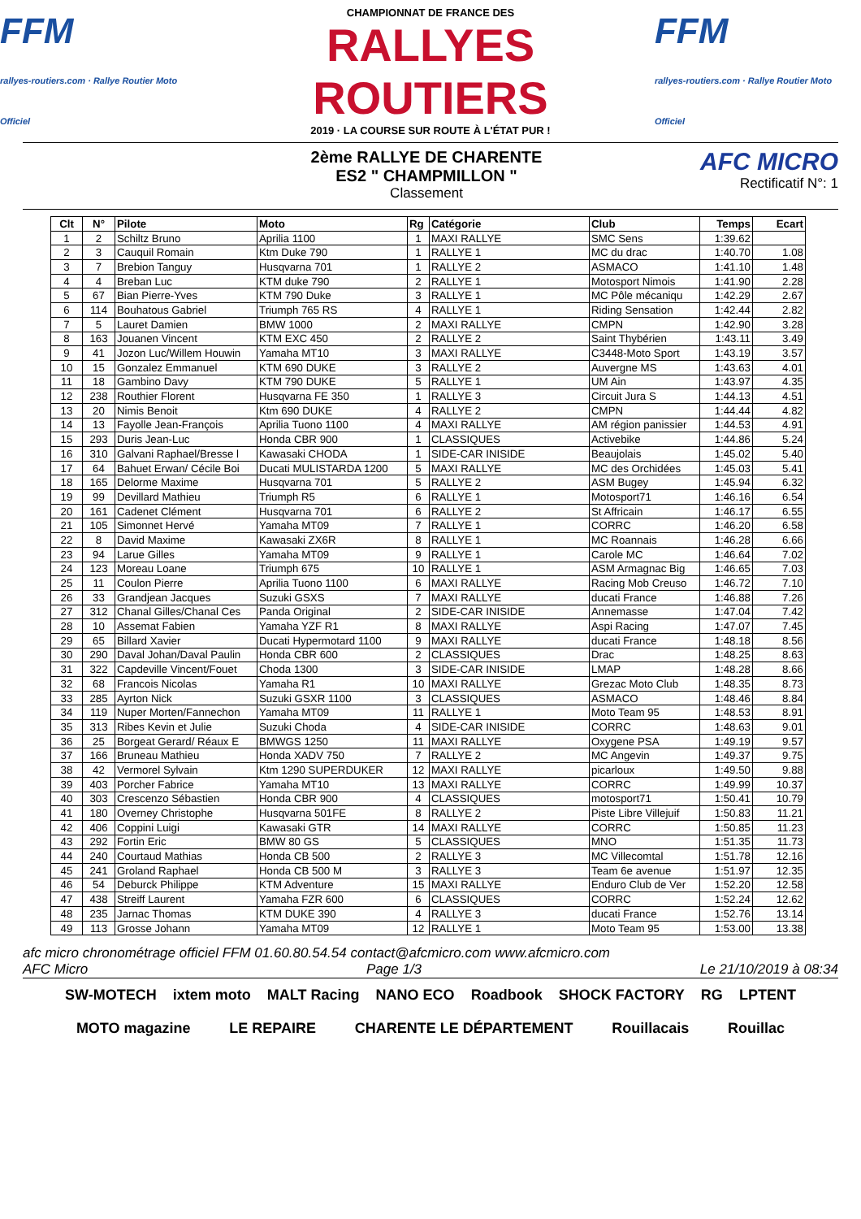FFM
rallyes-routiers.com · Rallye Routier Moto Officiel
CHAMPIONNAT DE FRANCE DES
RALLYES ROUTIERS
2019 · LA COURSE SUR ROUTE À L'ÉTAT PUR !
FFM
rallyes-routiers.com · Rallye Routier Moto Officiel
2ème RALLYE DE CHARENTE
ES2 " CHAMPMILLON "
Classement
AFC MICRO
Rectificatif N°: 1
| Clt | N° | Pilote | Moto | Rg | Catégorie | Club | Temps | Ecart |
| --- | --- | --- | --- | --- | --- | --- | --- | --- |
| 1 | 2 | Schiltz Bruno | Aprilia 1100 | 1 | MAXI RALLYE | SMC Sens | 1:39.62 | |
| 2 | 3 | Cauquil Romain | Ktm Duke 790 | 1 | RALLYE 1 | MC du drac | 1:40.70 | 1.08 |
| 3 | 7 | Brebion Tanguy | Husqvarna 701 | 1 | RALLYE 2 | ASMACO | 1:41.10 | 1.48 |
| 4 | 4 | Breban Luc | KTM duke 790 | 2 | RALLYE 1 | Motosport Nimois | 1:41.90 | 2.28 |
| 5 | 67 | Bian Pierre-Yves | KTM 790 Duke | 3 | RALLYE 1 | MC Pôle mécaniqu | 1:42.29 | 2.67 |
| 6 | 114 | Bouhatous Gabriel | Triumph 765 RS | 4 | RALLYE 1 | Riding Sensation | 1:42.44 | 2.82 |
| 7 | 5 | Lauret Damien | BMW 1000 | 2 | MAXI RALLYE | CMPN | 1:42.90 | 3.28 |
| 8 | 163 | Jouanen Vincent | KTM EXC 450 | 2 | RALLYE 2 | Saint Thybérien | 1:43.11 | 3.49 |
| 9 | 41 | Jozon Luc/Willem Houwin | Yamaha MT10 | 3 | MAXI RALLYE | C3448-Moto Sport | 1:43.19 | 3.57 |
| 10 | 15 | Gonzalez Emmanuel | KTM 690 DUKE | 3 | RALLYE 2 | Auvergne MS | 1:43.63 | 4.01 |
| 11 | 18 | Gambino Davy | KTM 790 DUKE | 5 | RALLYE 1 | UM Ain | 1:43.97 | 4.35 |
| 12 | 238 | Routhier Florent | Husqvarna FE 350 | 1 | RALLYE 3 | Circuit Jura S | 1:44.13 | 4.51 |
| 13 | 20 | Nimis Benoit | Ktm 690 DUKE | 4 | RALLYE 2 | CMPN | 1:44.44 | 4.82 |
| 14 | 13 | Fayolle Jean-François | Aprilia Tuono 1100 | 4 | MAXI RALLYE | AM région panissier | 1:44.53 | 4.91 |
| 15 | 293 | Duris Jean-Luc | Honda CBR 900 | 1 | CLASSIQUES | Activebike | 1:44.86 | 5.24 |
| 16 | 310 | Galvani Raphael/Bresse l | Kawasaki CHODA | 1 | SIDE-CAR INISIDE | Beaujolais | 1:45.02 | 5.40 |
| 17 | 64 | Bahuet Erwan/ Cécile Boi | Ducati MULISTARDA 1200 | 5 | MAXI RALLYE | MC des Orchidées | 1:45.03 | 5.41 |
| 18 | 165 | Delorme Maxime | Husqvarna 701 | 5 | RALLYE 2 | ASM Bugey | 1:45.94 | 6.32 |
| 19 | 99 | Devillard Mathieu | Triumph R5 | 6 | RALLYE 1 | Motosport71 | 1:46.16 | 6.54 |
| 20 | 161 | Cadenet Clément | Husqvarna 701 | 6 | RALLYE 2 | St Affricain | 1:46.17 | 6.55 |
| 21 | 105 | Simonnet Hervé | Yamaha MT09 | 7 | RALLYE 1 | CORRC | 1:46.20 | 6.58 |
| 22 | 8 | David Maxime | Kawasaki ZX6R | 8 | RALLYE 1 | MC Roannais | 1:46.28 | 6.66 |
| 23 | 94 | Larue Gilles | Yamaha MT09 | 9 | RALLYE 1 | Carole MC | 1:46.64 | 7.02 |
| 24 | 123 | Moreau Loane | Triumph 675 | 10 | RALLYE 1 | ASM Armagnac Big | 1:46.65 | 7.03 |
| 25 | 11 | Coulon Pierre | Aprilia Tuono 1100 | 6 | MAXI RALLYE | Racing Mob Creuso | 1:46.72 | 7.10 |
| 26 | 33 | Grandjean Jacques | Suzuki GSXS | 7 | MAXI RALLYE | ducati France | 1:46.88 | 7.26 |
| 27 | 312 | Chanal Gilles/Chanal Ces | Panda Original | 2 | SIDE-CAR INISIDE | Annemasse | 1:47.04 | 7.42 |
| 28 | 10 | Assemat Fabien | Yamaha YZF R1 | 8 | MAXI RALLYE | Aspi Racing | 1:47.07 | 7.45 |
| 29 | 65 | Billard Xavier | Ducati Hypermotard 1100 | 9 | MAXI RALLYE | ducati France | 1:48.18 | 8.56 |
| 30 | 290 | Daval Johan/Daval Paulin | Honda CBR 600 | 2 | CLASSIQUES | Drac | 1:48.25 | 8.63 |
| 31 | 322 | Capdeville Vincent/Fouet | Choda 1300 | 3 | SIDE-CAR INISIDE | LMAP | 1:48.28 | 8.66 |
| 32 | 68 | Francois Nicolas | Yamaha R1 | 10 | MAXI RALLYE | Grezac Moto Club | 1:48.35 | 8.73 |
| 33 | 285 | Ayrton Nick | Suzuki GSXR 1100 | 3 | CLASSIQUES | ASMACO | 1:48.46 | 8.84 |
| 34 | 119 | Nuper Morten/Fannechon | Yamaha MT09 | 11 | RALLYE 1 | Moto Team 95 | 1:48.53 | 8.91 |
| 35 | 313 | Ribes Kevin et Julie | Suzuki Choda | 4 | SIDE-CAR INISIDE | CORRC | 1:48.63 | 9.01 |
| 36 | 25 | Borgeat Gerard/ Réaux E | BMWGS 1250 | 11 | MAXI RALLYE | Oxygene PSA | 1:49.19 | 9.57 |
| 37 | 166 | Bruneau Mathieu | Honda XADV 750 | 7 | RALLYE 2 | MC Angevin | 1:49.37 | 9.75 |
| 38 | 42 | Vermorel Sylvain | Ktm 1290 SUPERDUKER | 12 | MAXI RALLYE | picarloux | 1:49.50 | 9.88 |
| 39 | 403 | Porcher Fabrice | Yamaha MT10 | 13 | MAXI RALLYE | CORRC | 1:49.99 | 10.37 |
| 40 | 303 | Crescenzo Sébastien | Honda CBR 900 | 4 | CLASSIQUES | motosport71 | 1:50.41 | 10.79 |
| 41 | 180 | Overney Christophe | Husqvarna 501FE | 8 | RALLYE 2 | Piste Libre Villejuif | 1:50.83 | 11.21 |
| 42 | 406 | Coppini Luigi | Kawasaki GTR | 14 | MAXI RALLYE | CORRC | 1:50.85 | 11.23 |
| 43 | 292 | Fortin Eric | BMW 80 GS | 5 | CLASSIQUES | MNO | 1:51.35 | 11.73 |
| 44 | 240 | Courtaud Mathias | Honda CB 500 | 2 | RALLYE 3 | MC Villecomtal | 1:51.78 | 12.16 |
| 45 | 241 | Groland Raphael | Honda CB 500 M | 3 | RALLYE 3 | Team 6e avenue | 1:51.97 | 12.35 |
| 46 | 54 | Deburck Philippe | KTM Adventure | 15 | MAXI RALLYE | Enduro Club de Ver | 1:52.20 | 12.58 |
| 47 | 438 | Streiff Laurent | Yamaha FZR 600 | 6 | CLASSIQUES | CORRC | 1:52.24 | 12.62 |
| 48 | 235 | Jarnac Thomas | KTM DUKE 390 | 4 | RALLYE 3 | ducati France | 1:52.76 | 13.14 |
| 49 | 113 | Grosse Johann | Yamaha MT09 | 12 | RALLYE 1 | Moto Team 95 | 1:53.00 | 13.38 |
afc micro chronométrage officiel FFM 01.60.80.54.54 contact@afcmicro.com www.afcmicro.com
AFC Micro Page 1/3 Le 21/10/2019 à 08:34
SW-MOTECH ixtem moto MALT Racing NANO ECO Roadbook SHOCK FACTORY RG LPTENT MOTO magazine LE REPAIRE CHARENTE LE DÉPARTEMENT Rouillacais Rouillac